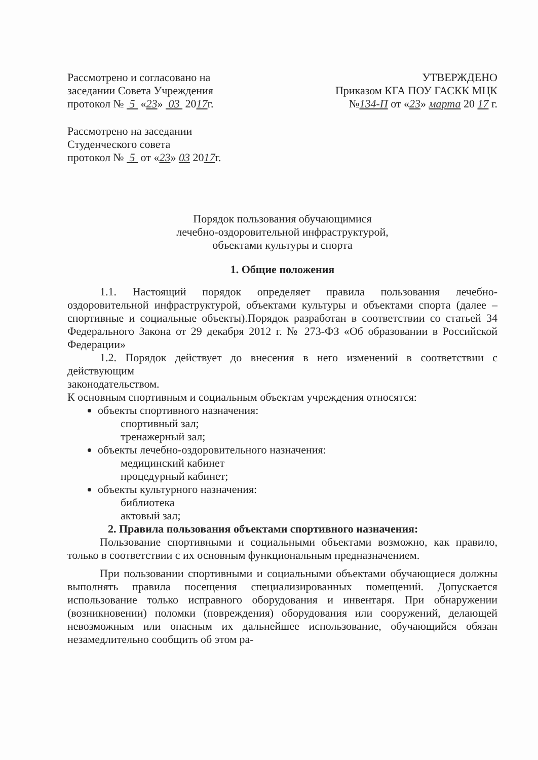Рассмотрено и согласовано на
заседании Совета Учреждения
протокол № 5 «23» 03 2017г.
УТВЕРЖДЕНО
Приказом КГА ПОУ ГАСКК МЦК
№134-П от «23» марта 20 17 г.
Рассмотрено на заседании
Студенческого совета
протокол № 5 от «23» 03 2017г.
Порядок пользования обучающимися
лечебно-оздоровительной инфраструктурой,
объектами культуры и спорта
1. Общие положения
1.1. Настоящий порядок определяет правила пользования лечебно-оздоровительной инфраструктурой, объектами культуры и объектами спорта (далее – спортивные и социальные объекты).Порядок разработан в соответствии со статьей 34 Федерального Закона от 29 декабря 2012 г. № 273-ФЗ «Об образовании в Российской Федерации»
1.2. Порядок действует до внесения в него изменений в соответствии с действующим
законодательством.
К основным спортивным и социальным объектам учреждения относятся:
объекты спортивного назначения:
спортивный зал;
тренажерный зал;
объекты лечебно-оздоровительного назначения:
медицинский кабинет
процедурный кабинет;
объекты культурного назначения:
библиотека
актовый зал;
2. Правила пользования объектами спортивного назначения:
Пользование спортивными и социальными объектами возможно, как правило, только в соответствии с их основным функциональным предназначением.
При пользовании спортивными и социальными объектами обучающиеся должны выполнять правила посещения специализированных помещений. Допускается использование только исправного оборудования и инвентаря. При обнаружении (возникновении) поломки (повреждения) оборудования или сооружений, делающей невозможным или опасным их дальнейшее использование, обучающийся обязан незамедлительно сообщить об этом ра-